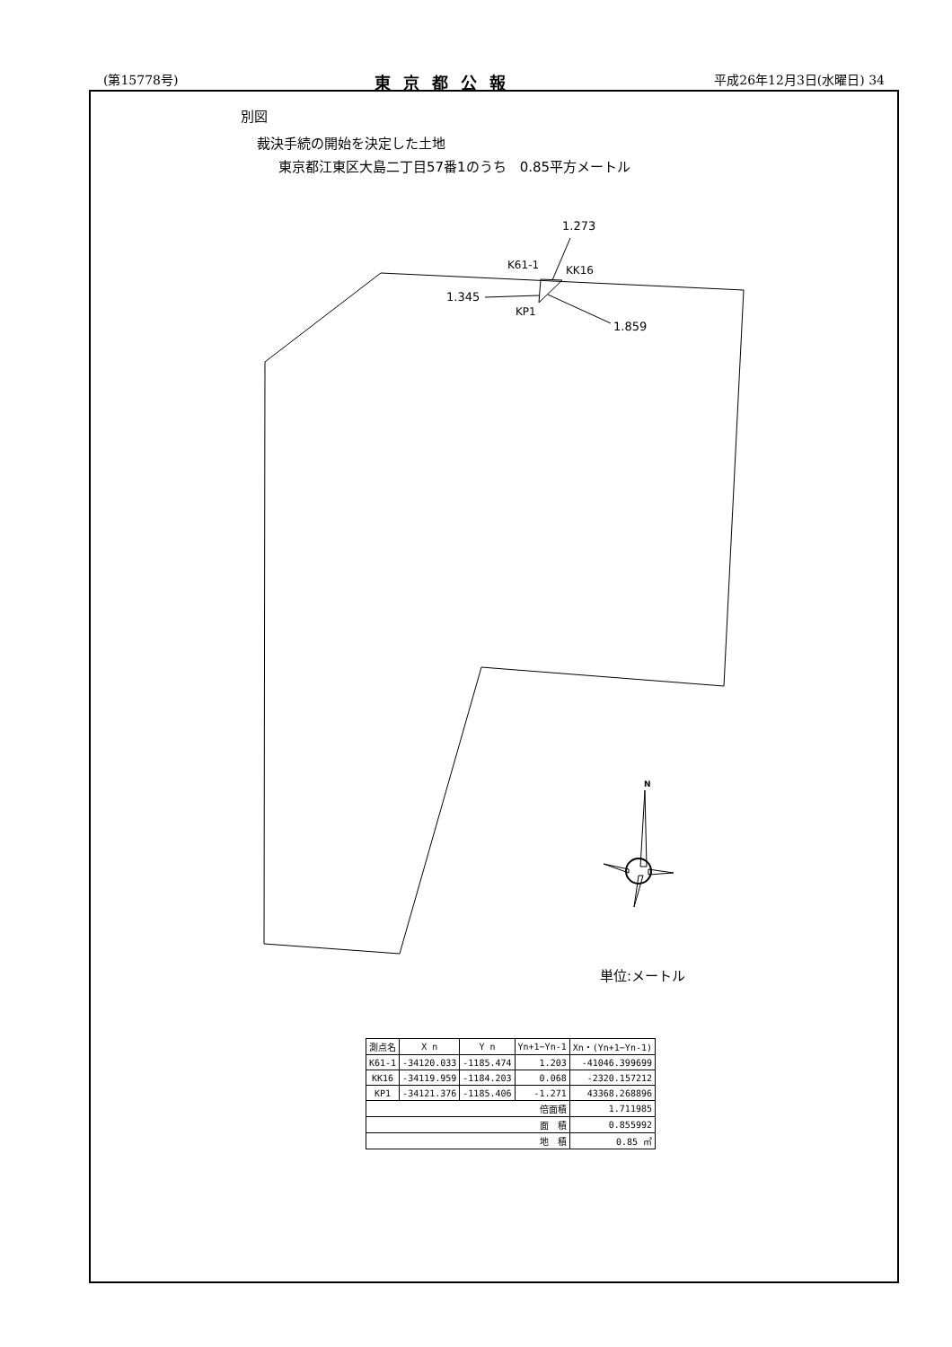(第15778号) 東京都公報 平成26年12月3日(水曜日) 34
別図
裁決手続の開始を決定した土地
東京都江東区大島二丁目57番1のうち　0.85平方メートル
1.273
K61-1 KK16
1.345
KP1
1.859
N
単位:メートル
| 測点名 | X n | Y n | Yn+1−Yn-1 | Xn・(Yn+1−Yn-1) |
| --- | --- | --- | --- | --- |
| K61-1 | -34120.033 | -1185.474 | 1.203 | -41046.399699 |
| KK16 | -34119.959 | -1184.203 | 0.068 | -2320.157212 |
| KP1 | -34121.376 | -1185.406 | -1.271 | 43368.268896 |
| 倍面積 | | | | 1.711985 |
| 面 積 | | | | 0.855992 |
| 地 積 | | | | 0.85 ㎡ |